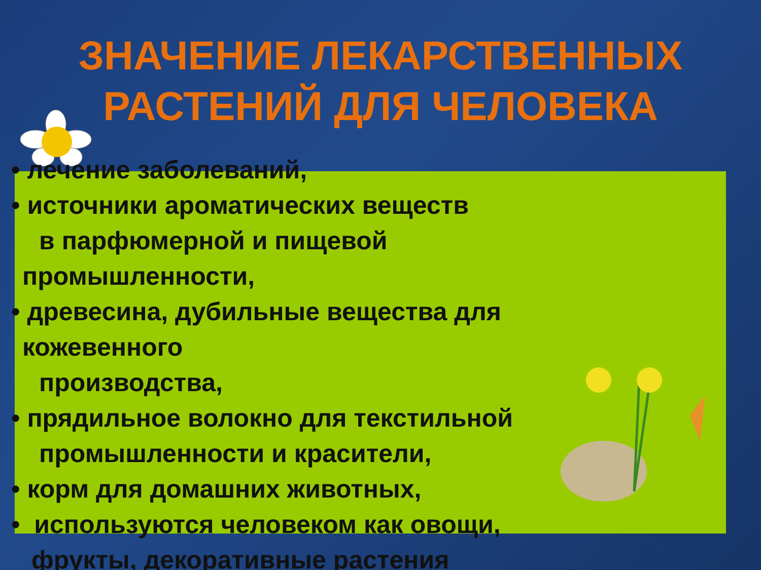ЗНАЧЕНИЕ ЛЕКАРСТВЕННЫХ РАСТЕНИЙ ДЛЯ ЧЕЛОВЕКА
• лечение заболеваний,
• источники ароматических веществ
в парфюмерной и пищевой
промышленности,
• древесина, дубильные вещества для
кожевенного
производства,
• прядильное волокно для текстильной
промышленности и красители,
• корм для домашних животных,
• используются человеком как овощи,
фрукты, декоративные растения